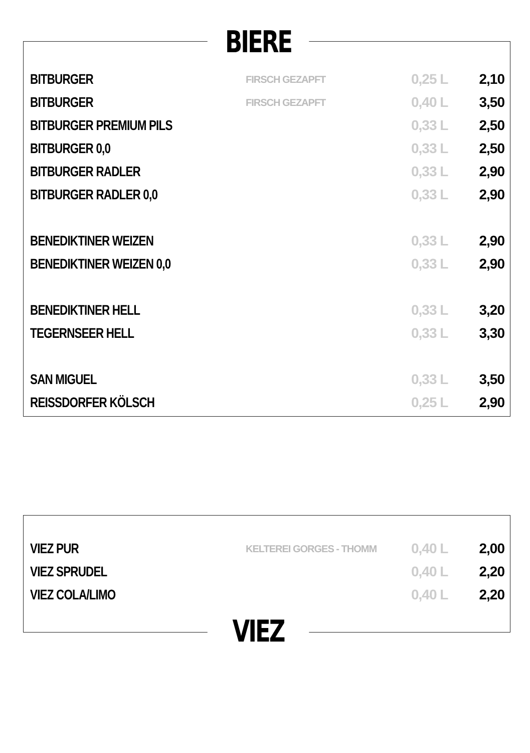BIERE
| BITBURGER | FIRSCH GEZAPFT | 0,25 L | 2,10 |
| BITBURGER | FIRSCH GEZAPFT | 0,40 L | 3,50 |
| BITBURGER PREMIUM PILS | | 0,33 L | 2,50 |
| BITBURGER 0,0 | | 0,33 L | 2,50 |
| BITBURGER RADLER | | 0,33 L | 2,90 |
| BITBURGER RADLER 0,0 | | 0,33 L | 2,90 |
| BENEDIKTINER WEIZEN | | 0,33 L | 2,90 |
| BENEDIKTINER WEIZEN 0,0 | | 0,33 L | 2,90 |
| BENEDIKTINER HELL | | 0,33 L | 3,20 |
| TEGERNSEER HELL | | 0,33 L | 3,30 |
| SAN MIGUEL | | 0,33 L | 3,50 |
| REISSDORFER KÖLSCH | | 0,25 L | 2,90 |
| VIEZ PUR | KELTEREI GORGES - THOMM | 0,40 L | 2,00 |
| VIEZ SPRUDEL | | 0,40 L | 2,20 |
| VIEZ COLA/LIMO | | 0,40 L | 2,20 |
VIEZ